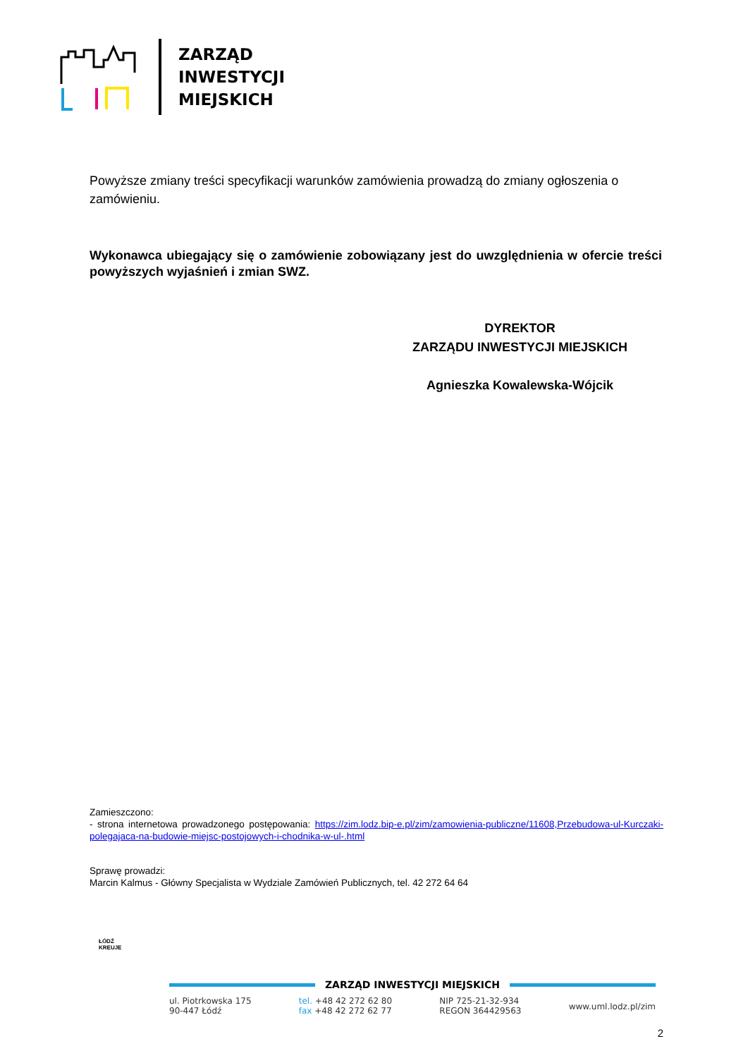ZARZĄD
INWESTYCJI
MIEJSKICH
Powyższe zmiany treści specyfikacji warunków zamówienia prowadzą do zmiany ogłoszenia o zamówieniu.
Wykonawca ubiegający się o zamówienie zobowiązany jest do uwzględnienia w ofercie treści powyższych wyjaśnień i zmian SWZ.
DYREKTOR
ZARZĄDU INWESTYCJI MIEJSKICH
Agnieszka Kowalewska-Wójcik
Zamieszczono:
- strona internetowa prowadzonego postępowania: https://zim.lodz.bip-e.pl/zim/zamowienia-publiczne/11608,Przebudowa-ul-Kurczaki-polegajaca-na-budowie-miejsc-postojowych-i-chodnika-w-ul-.html
Sprawę prowadzi:
Marcin Kalmus - Główny Specjalista w Wydziale Zamówień Publicznych, tel. 42 272 64 64
ZARZĄD INWESTYCJI MIEJSKICH
ul. Piotrkowska 175
90-447 Łódź
tel. +48 42 272 62 80
fax +48 42 272 62 77
NIP 725-21-32-934
REGON 364429563
www.uml.lodz.pl/zim
ŁÓDŹ
KREUJE
2